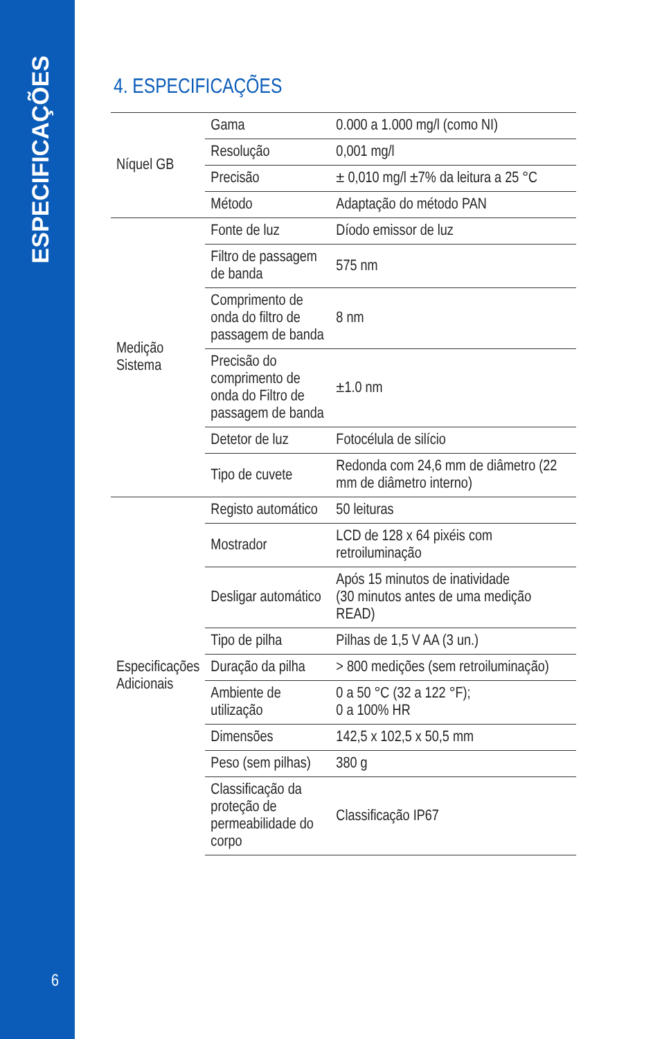ESPECIFICAÇÕES
6
4. ESPECIFICAÇÕES
| Níquel GB | Gama | 0.000 a 1.000 mg/l (como NI) |
| | Resolução | 0,001 mg/l |
| | Precisão | ± 0,010 mg/l ±7% da leitura a 25 °C |
| | Método | Adaptação do método PAN |
| Medição Sistema | Fonte de luz | Díodo emissor de luz |
| | Filtro de passagem de banda | 575 nm |
| | Comprimento de onda do filtro de passagem de banda | 8 nm |
| | Precisão do comprimento de onda do Filtro de passagem de banda | ±1.0 nm |
| | Detetor de luz | Fotocélula de silício |
| | Tipo de cuvete | Redonda com 24,6 mm de diâmetro (22 mm de diâmetro interno) |
| Especificações Adicionais | Registo automático | 50 leituras |
| | Mostrador | LCD de 128 x 64 pixéis com retroiluminação |
| | Desligar automático | Após 15 minutos de inatividade (30 minutos antes de uma medição READ) |
| | Tipo de pilha | Pilhas de 1,5 V AA (3 un.) |
| | Duração da pilha | > 800 medições (sem retroiluminação) |
| | Ambiente de utilização | 0 a 50 °C (32 a 122 °F); 0 a 100% HR |
| | Dimensões | 142,5 x 102,5 x 50,5 mm |
| | Peso (sem pilhas) | 380 g |
| | Classificação da proteção de permeabilidade do corpo | Classificação IP67 |